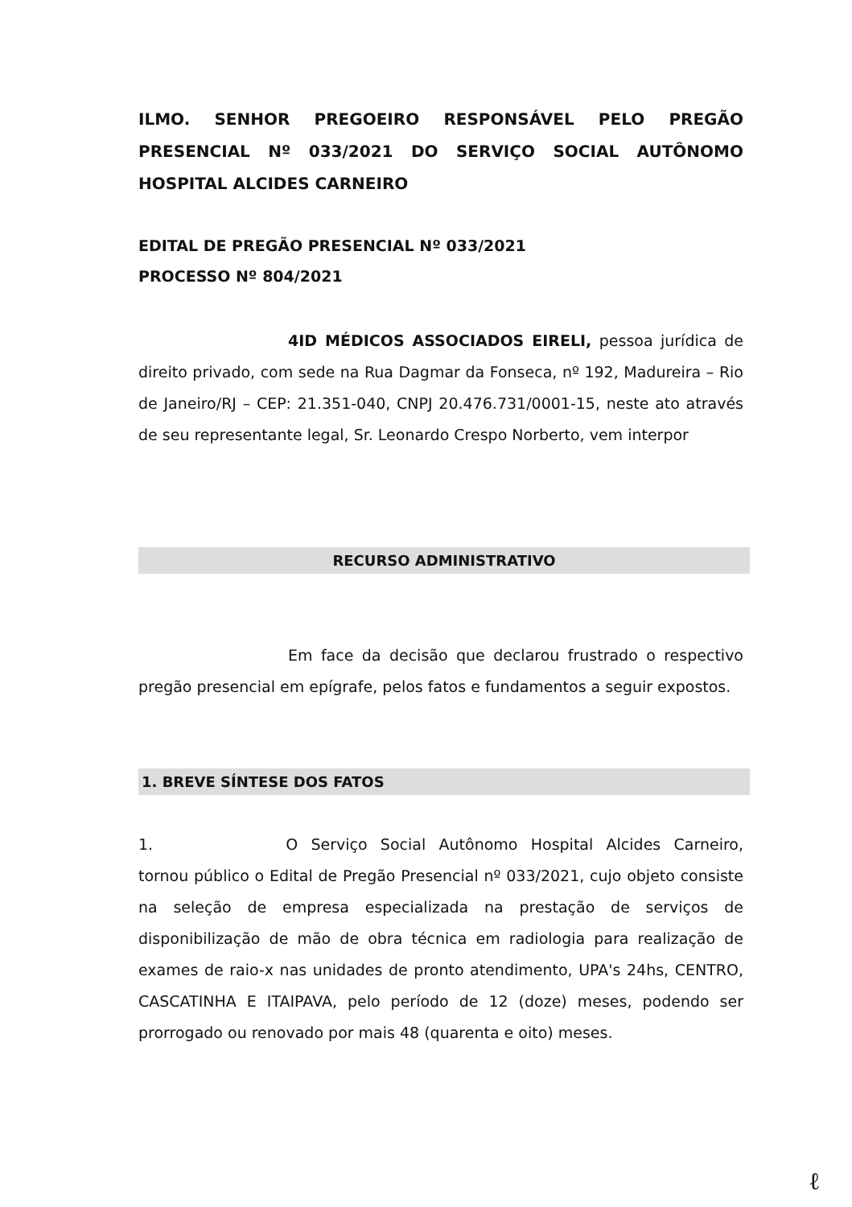ILMO. SENHOR PREGOEIRO RESPONSÁVEL PELO PREGÃO PRESENCIAL Nº 033/2021 DO SERVIÇO SOCIAL AUTÔNOMO HOSPITAL ALCIDES CARNEIRO
EDITAL DE PREGÃO PRESENCIAL Nº 033/2021
PROCESSO Nº 804/2021
4ID MÉDICOS ASSOCIADOS EIRELI, pessoa jurídica de direito privado, com sede na Rua Dagmar da Fonseca, nº 192, Madureira – Rio de Janeiro/RJ – CEP: 21.351-040, CNPJ 20.476.731/0001-15, neste ato através de seu representante legal, Sr. Leonardo Crespo Norberto, vem interpor
RECURSO ADMINISTRATIVO
Em face da decisão que declarou frustrado o respectivo pregão presencial em epígrafe, pelos fatos e fundamentos a seguir expostos.
1. BREVE SÍNTESE DOS FATOS
1. O Serviço Social Autônomo Hospital Alcides Carneiro, tornou público o Edital de Pregão Presencial nº 033/2021, cujo objeto consiste na seleção de empresa especializada na prestação de serviços de disponibilização de mão de obra técnica em radiologia para realização de exames de raio-x nas unidades de pronto atendimento, UPA's 24hs, CENTRO, CASCATINHA E ITAIPAVA, pelo período de 12 (doze) meses, podendo ser prorrogado ou renovado por mais 48 (quarenta e oito) meses.
ℓ